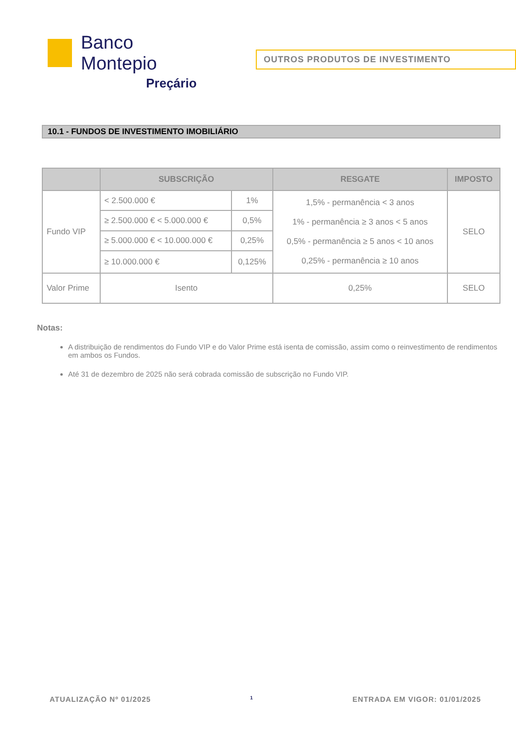Banco Montepio
Preçário
OUTROS PRODUTOS DE INVESTIMENTO
10.1 - FUNDOS DE INVESTIMENTO IMOBILIÁRIO
| | SUBSCRIÇÃO | | RESGATE | IMPOSTO |
| --- | --- | --- | --- | --- |
| Fundo VIP | < 2.500.000 € | 1% | 1,5% - permanência < 3 anos 1% - permanência ≥ 3 anos < 5 anos 0,5% - permanência ≥ 5 anos < 10 anos 0,25% - permanência ≥ 10 anos | SELO |
| | ≥ 2.500.000 € < 5.000.000 € | 0,5% | | |
| | ≥ 5.000.000 € < 10.000.000 € | 0,25% | | |
| | ≥ 10.000.000 € | 0,125% | | |
| Valor Prime | Isento | | 0,25% | SELO |
Notas:
A distribuição de rendimentos do Fundo VIP e do Valor Prime está isenta de comissão, assim como o reinvestimento de rendimentos em ambos os Fundos.
Até 31 de dezembro de 2025 não será cobrada comissão de subscrição no Fundo VIP.
ATUALIZAÇÃO Nº 01/2025 1 ENTRADA EM VIGOR: 01/01/2025